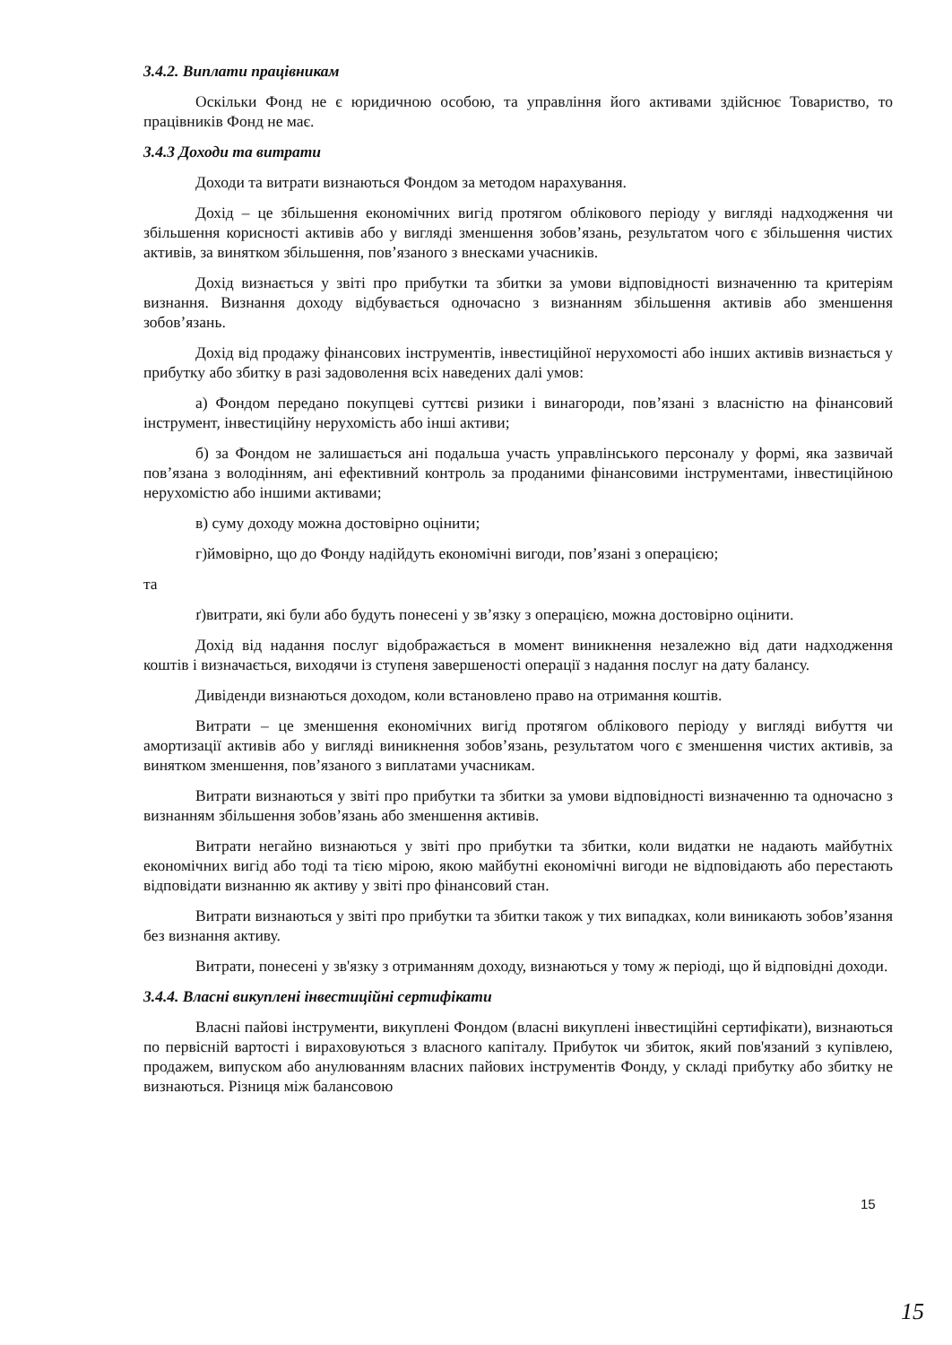3.4.2. Виплати працівникам
Оскільки Фонд не є юридичною особою, та управління його активами здійснює Товариство, то працівників Фонд не має.
3.4.3 Доходи та витрати
Доходи та витрати визнаються Фондом за методом нарахування.
Дохід – це збільшення економічних вигід протягом облікового періоду у вигляді надходження чи збільшення корисності активів або у вигляді зменшення зобов’язань, результатом чого є збільшення чистих активів, за винятком збільшення, пов’язаного з внесками учасників.
Дохід визнається у звіті про прибутки та збитки за умови відповідності визначенню та критеріям визнання. Визнання доходу відбувається одночасно з визнанням збільшення активів або зменшення зобов’язань.
Дохід від продажу фінансових інструментів, інвестиційної нерухомості або інших активів визнається у прибутку або збитку в разі задоволення всіх наведених далі умов:
а) Фондом передано покупцеві суттєві ризики і винагороди, пов’язані з власністю на фінансовий інструмент, інвестиційну нерухомість або інші активи;
б) за Фондом не залишається ані подальша участь управлінського персоналу у формі, яка зазвичай пов’язана з володінням, ані ефективний контроль за проданими фінансовими інструментами, інвестиційною нерухомістю або іншими активами;
в) суму доходу можна достовірно оцінити;
г)ймовірно, що до Фонду надійдуть економічні вигоди, пов’язані з операцією;
та
ґ)витрати, які були або будуть понесені у зв’язку з операцією, можна достовірно оцінити.
Дохід від надання послуг відображається в момент виникнення незалежно від дати надходження коштів і визначається, виходячи із ступеня завершеності операції з надання послуг на дату балансу.
Дивіденди визнаються доходом, коли встановлено право на отримання коштів.
Витрати – це зменшення економічних вигід протягом облікового періоду у вигляді вибуття чи амортизації активів або у вигляді виникнення зобов’язань, результатом чого є зменшення чистих активів, за винятком зменшення, пов’язаного з виплатами учасникам.
Витрати визнаються у звіті про прибутки та збитки за умови відповідності визначенню та одночасно з визнанням збільшення зобов’язань або зменшення активів.
Витрати негайно визнаються у звіті про прибутки та збитки, коли видатки не надають майбутніх економічних вигід або тоді та тією мірою, якою майбутні економічні вигоди не відповідають або перестають відповідати визнанню як активу у звіті про фінансовий стан.
Витрати визнаються у звіті про прибутки та збитки також у тих випадках, коли виникають зобов’язання без визнання активу.
Витрати, понесені у зв'язку з отриманням доходу, визнаються у тому ж періоді, що й відповідні доходи.
3.4.4. Власні викуплені інвестиційні сертифікати
Власні пайові інструменти, викуплені Фондом (власні викуплені інвестиційні сертифікати), визнаються по первісній вартості і вираховуються з власного капіталу. Прибуток чи збиток, який пов'язаний з купівлею, продажем, випуском або анулюванням власних пайових інструментів Фонду, у складі прибутку або збитку не визнаються. Різниця між балансовою
15
15